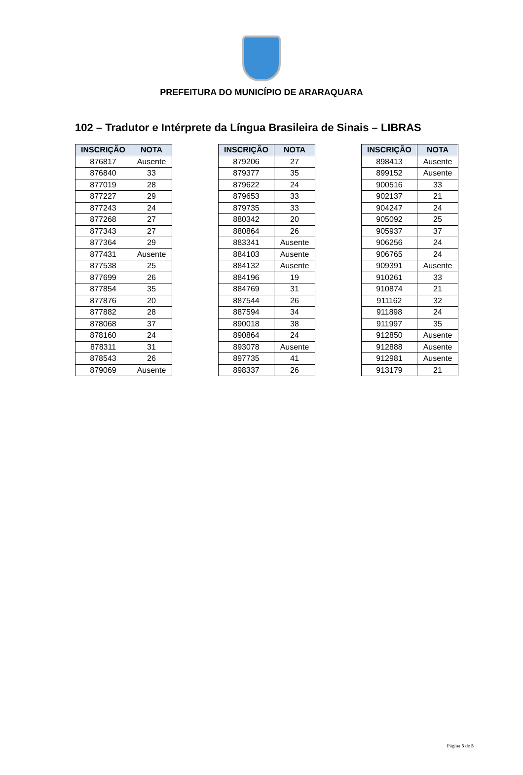PREFEITURA DO MUNICÍPIO DE ARARAQUARA
102 – Tradutor e Intérprete da Língua Brasileira de Sinais – LIBRAS
| INSCRIÇÃO | NOTA |
| --- | --- |
| 876817 | Ausente |
| 876840 | 33 |
| 877019 | 28 |
| 877227 | 29 |
| 877243 | 24 |
| 877268 | 27 |
| 877343 | 27 |
| 877364 | 29 |
| 877431 | Ausente |
| 877538 | 25 |
| 877699 | 26 |
| 877854 | 35 |
| 877876 | 20 |
| 877882 | 28 |
| 878068 | 37 |
| 878160 | 24 |
| 878311 | 31 |
| 878543 | 26 |
| 879069 | Ausente |
| INSCRIÇÃO | NOTA |
| --- | --- |
| 879206 | 27 |
| 879377 | 35 |
| 879622 | 24 |
| 879653 | 33 |
| 879735 | 33 |
| 880342 | 20 |
| 880864 | 26 |
| 883341 | Ausente |
| 884103 | Ausente |
| 884132 | Ausente |
| 884196 | 19 |
| 884769 | 31 |
| 887544 | 26 |
| 887594 | 34 |
| 890018 | 38 |
| 890864 | 24 |
| 893078 | Ausente |
| 897735 | 41 |
| 898337 | 26 |
| INSCRIÇÃO | NOTA |
| --- | --- |
| 898413 | Ausente |
| 899152 | Ausente |
| 900516 | 33 |
| 902137 | 21 |
| 904247 | 24 |
| 905092 | 25 |
| 905937 | 37 |
| 906256 | 24 |
| 906765 | 24 |
| 909391 | Ausente |
| 910261 | 33 |
| 910874 | 21 |
| 911162 | 32 |
| 911898 | 24 |
| 911997 | 35 |
| 912850 | Ausente |
| 912888 | Ausente |
| 912981 | Ausente |
| 913179 | 21 |
Página 5 de 5